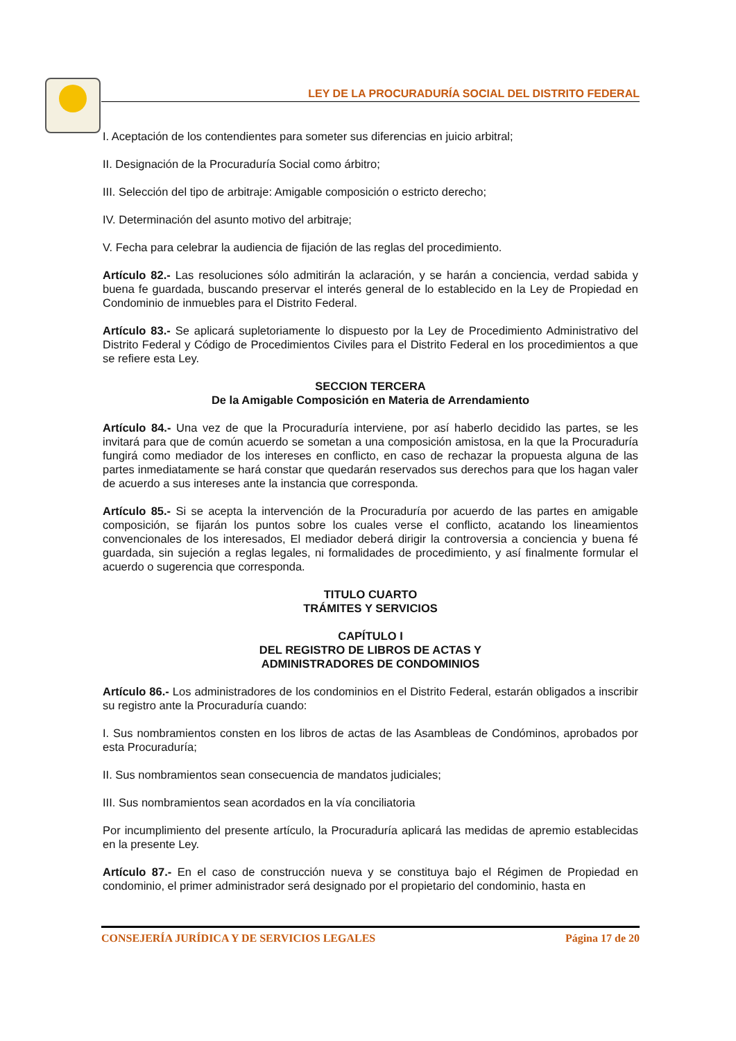LEY DE LA PROCURADURÍA SOCIAL DEL DISTRITO FEDERAL
I. Aceptación de los contendientes para someter sus diferencias en juicio arbitral;
II. Designación de la Procuraduría Social como árbitro;
III. Selección del tipo de arbitraje: Amigable composición o estricto derecho;
IV. Determinación del asunto motivo del arbitraje;
V. Fecha para celebrar la audiencia de fijación de las reglas del procedimiento.
Artículo 82.- Las resoluciones sólo admitirán la aclaración, y se harán a conciencia, verdad sabida y buena fe guardada, buscando preservar el interés general de lo establecido en la Ley de Propiedad en Condominio de inmuebles para el Distrito Federal.
Artículo 83.- Se aplicará supletoriamente lo dispuesto por la Ley de Procedimiento Administrativo del Distrito Federal y Código de Procedimientos Civiles para el Distrito Federal en los procedimientos a que se refiere esta Ley.
SECCION TERCERA
De la Amigable Composición en Materia de Arrendamiento
Artículo 84.- Una vez de que la Procuraduría interviene, por así haberlo decidido las partes, se les invitará para que de común acuerdo se sometan a una composición amistosa, en la que la Procuraduría fungirá como mediador de los intereses en conflicto, en caso de rechazar la propuesta alguna de las partes inmediatamente se hará constar que quedarán reservados sus derechos para que los hagan valer de acuerdo a sus intereses ante la instancia que corresponda.
Artículo 85.- Si se acepta la intervención de la Procuraduría por acuerdo de las partes en amigable composición, se fijarán los puntos sobre los cuales verse el conflicto, acatando los lineamientos convencionales de los interesados, El mediador deberá dirigir la controversia a conciencia y buena fé guardada, sin sujeción a reglas legales, ni formalidades de procedimiento, y así finalmente formular el acuerdo o sugerencia que corresponda.
TITULO CUARTO
TRÁMITES Y SERVICIOS
CAPÍTULO I
DEL REGISTRO DE LIBROS DE ACTAS Y
ADMINISTRADORES DE CONDOMINIOS
Artículo 86.- Los administradores de los condominios en el Distrito Federal, estarán obligados a inscribir su registro ante la Procuraduría cuando:
I. Sus nombramientos consten en los libros de actas de las Asambleas de Condóminos, aprobados por esta Procuraduría;
II. Sus nombramientos sean consecuencia de mandatos judiciales;
III. Sus nombramientos sean acordados en la vía conciliatoria
Por incumplimiento del presente artículo, la Procuraduría aplicará las medidas de apremio establecidas en la presente Ley.
Artículo 87.- En el caso de construcción nueva y se constituya bajo el Régimen de Propiedad en condominio, el primer administrador será designado por el propietario del condominio, hasta en
CONSEJERÍA JURÍDICA Y DE SERVICIOS LEGALES Página 17 de 20